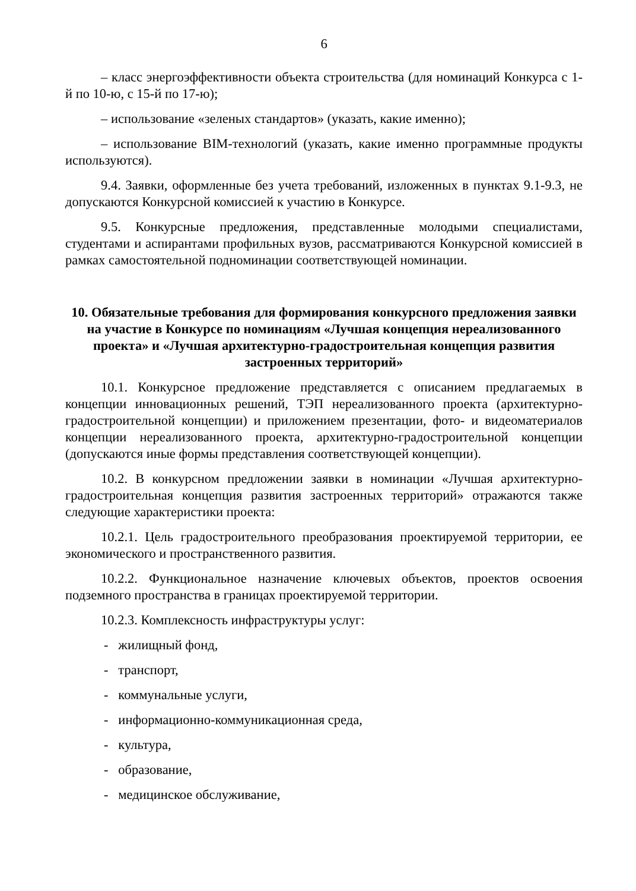6
– класс энергоэффективности объекта строительства (для номинаций Конкурса с 1-й по 10-ю, с 15-й по 17-ю);
– использование «зеленых стандартов» (указать, какие именно);
– использование BIM-технологий (указать, какие именно программные продукты используются).
9.4. Заявки, оформленные без учета требований, изложенных в пунктах 9.1-9.3, не допускаются Конкурсной комиссией к участию в Конкурсе.
9.5. Конкурсные предложения, представленные молодыми специалистами, студентами и аспирантами профильных вузов, рассматриваются Конкурсной комиссией в рамках самостоятельной подноминации соответствующей номинации.
10. Обязательные требования для формирования конкурсного предложения заявки на участие в Конкурсе по номинациям «Лучшая концепция нереализованного проекта» и «Лучшая архитектурно-градостроительная концепция развития застроенных территорий»
10.1. Конкурсное предложение представляется с описанием предлагаемых в концепции инновационных решений, ТЭП нереализованного проекта (архитектурно-градостроительной концепции) и приложением презентации, фото- и видеоматериалов концепции нереализованного проекта, архитектурно-градостроительной концепции (допускаются иные формы представления соответствующей концепции).
10.2. В конкурсном предложении заявки в номинации «Лучшая архитектурно-градостроительная концепция развития застроенных территорий» отражаются также следующие характеристики проекта:
10.2.1. Цель градостроительного преобразования проектируемой территории, ее экономического и пространственного развития.
10.2.2. Функциональное назначение ключевых объектов, проектов освоения подземного пространства в границах проектируемой территории.
10.2.3. Комплексность инфраструктуры услуг:
- жилищный фонд,
- транспорт,
- коммунальные услуги,
- информационно-коммуникационная среда,
- культура,
- образование,
- медицинское обслуживание,